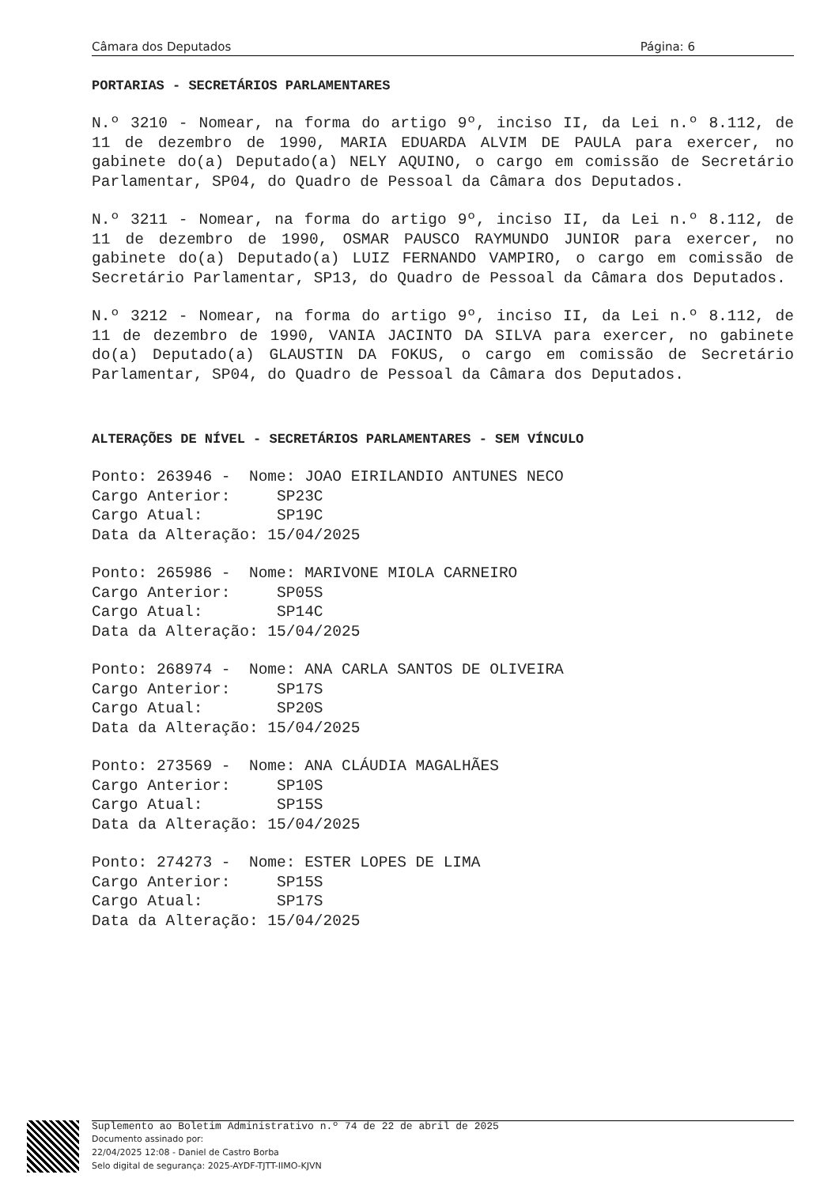Câmara dos Deputados Página: 6
PORTARIAS - SECRETÁRIOS PARLAMENTARES
N.º 3210 - Nomear, na forma do artigo 9º, inciso II, da Lei n.º 8.112, de 11 de dezembro de 1990, MARIA EDUARDA ALVIM DE PAULA para exercer, no gabinete do(a) Deputado(a) NELY AQUINO, o cargo em comissão de Secretário Parlamentar, SP04, do Quadro de Pessoal da Câmara dos Deputados.
N.º 3211 - Nomear, na forma do artigo 9º, inciso II, da Lei n.º 8.112, de 11 de dezembro de 1990, OSMAR PAUSCO RAYMUNDO JUNIOR para exercer, no gabinete do(a) Deputado(a) LUIZ FERNANDO VAMPIRO, o cargo em comissão de Secretário Parlamentar, SP13, do Quadro de Pessoal da Câmara dos Deputados.
N.º 3212 - Nomear, na forma do artigo 9º, inciso II, da Lei n.º 8.112, de 11 de dezembro de 1990, VANIA JACINTO DA SILVA para exercer, no gabinete do(a) Deputado(a) GLAUSTIN DA FOKUS, o cargo em comissão de Secretário Parlamentar, SP04, do Quadro de Pessoal da Câmara dos Deputados.
ALTERAÇÕES DE NÍVEL - SECRETÁRIOS PARLAMENTARES - SEM VÍNCULO
Ponto: 263946 -  Nome: JOAO EIRILANDIO ANTUNES NECO
Cargo Anterior:     SP23C
Cargo Atual:        SP19C
Data da Alteração: 15/04/2025
Ponto: 265986 -  Nome: MARIVONE MIOLA CARNEIRO
Cargo Anterior:     SP05S
Cargo Atual:        SP14C
Data da Alteração: 15/04/2025
Ponto: 268974 -  Nome: ANA CARLA SANTOS DE OLIVEIRA
Cargo Anterior:     SP17S
Cargo Atual:        SP20S
Data da Alteração: 15/04/2025
Ponto: 273569 -  Nome: ANA CLÁUDIA MAGALHÃES
Cargo Anterior:     SP10S
Cargo Atual:        SP15S
Data da Alteração: 15/04/2025
Ponto: 274273 -  Nome: ESTER LOPES DE LIMA
Cargo Anterior:     SP15S
Cargo Atual:        SP17S
Data da Alteração: 15/04/2025
Suplemento ao Boletim Administrativo n.º 74 de 22 de abril de 2025
Documento assinado por:
22/04/2025 12:08 - Daniel de Castro Borba
Selo digital de segurança: 2025-AYDF-TJTT-IIMO-KJVN